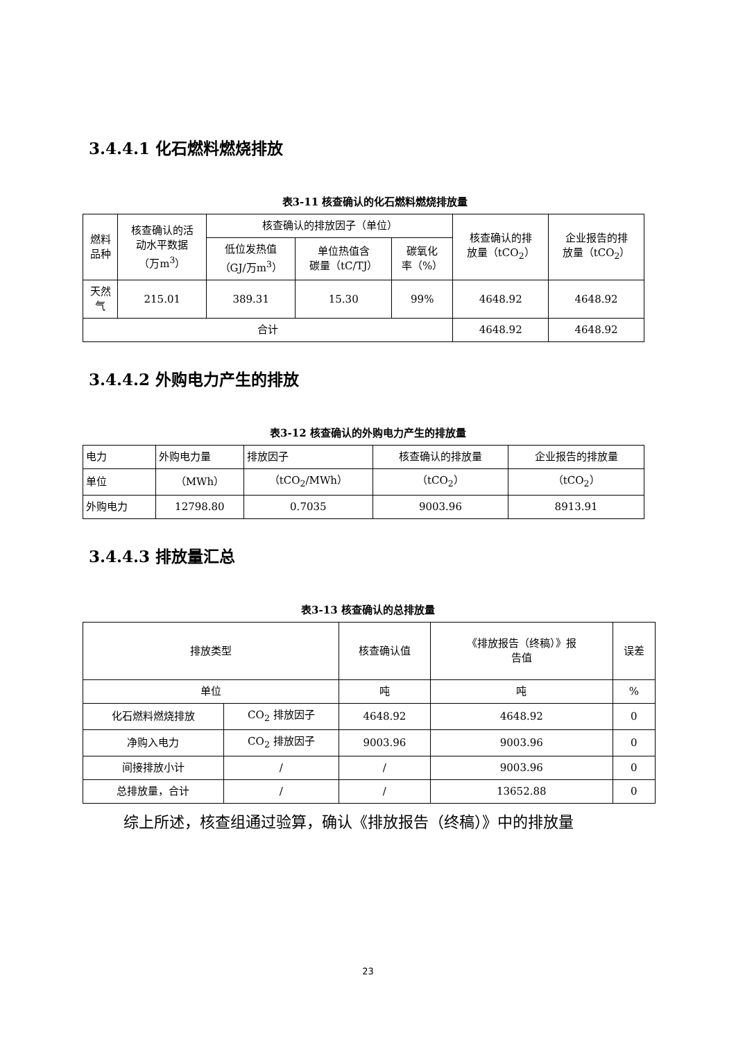3.4.4.1 化石燃料燃烧排放
表3-11 核查确认的化石燃料燃烧排放量
| 燃料 品种 | 核查确认的活 动水平数据 （万m<sup>3</sup>） | 核查确认的排放因子（单位） | | | 核查确认的排 放量（tCO<sub>2</sub>） | 企业报告的排 放量（tCO<sub>2</sub>） |
| | | 低位发热值 （GJ/万m<sup>3</sup>） | 单位热值含 碳量（tC/TJ） | 碳氧化 率（%） | | |
| 天然 气 | 215.01 | 389.31 | 15.30 | 99% | 4648.92 | 4648.92 |
| 合计 | | | | | 4648.92 | 4648.92 |
3.4.4.2 外购电力产生的排放
表3-12 核查确认的外购电力产生的排放量
| 电力 | 外购电力量 | 排放因子 | 核查确认的排放量 | 企业报告的排放量 |
| 单位 | （MWh） | （tCO<sub>2</sub>/MWh） | （tCO<sub>2</sub>） | （tCO<sub>2</sub>） |
| 外购电力 | 12798.80 | 0.7035 | 9003.96 | 8913.91 |
3.4.4.3 排放量汇总
表3-13 核查确认的总排放量
| 排放类型 | | 核查确认值 | 《排放报告（终稿）》报 告值 | 误差 |
| 单位 | | 吨 | 吨 | % |
| 化石燃料燃烧排放 | CO<sub>2</sub> 排放因子 | 4648.92 | 4648.92 | 0 |
| 净购入电力 | CO<sub>2</sub> 排放因子 | 9003.96 | 9003.96 | 0 |
| 间接排放小计 | / | / | 9003.96 | 0 |
| 总排放量，合计 | / | / | 13652.88 | 0 |
综上所述，核查组通过验算，确认《排放报告（终稿）》中的排放量
23